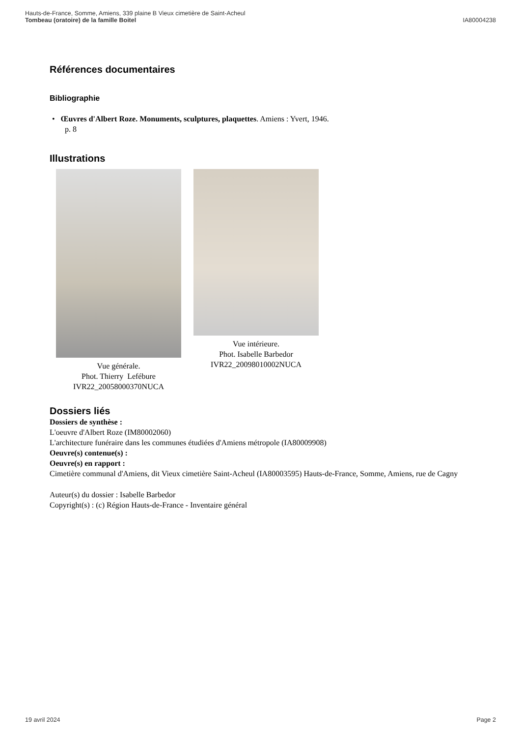Hauts-de-France, Somme, Amiens, 339 plaine B Vieux cimetière de Saint-Acheul
Tombeau (oratoire) de la famille Boitel
IA80004238
Références documentaires
Bibliographie
• Œuvres d'Albert Roze. Monuments, sculptures, plaquettes. Amiens : Yvert, 1946.
p. 8
Illustrations
Vue générale.
Phot. Thierry Lefébure
IVR22_20058000370NUCA
Vue intérieure.
Phot. Isabelle Barbedor
IVR22_20098010002NUCA
Dossiers liés
Dossiers de synthèse :
L'oeuvre d'Albert Roze (IM80002060)
L'architecture funéraire dans les communes étudiées d'Amiens métropole (IA80009908)
Oeuvre(s) contenue(s) :
Oeuvre(s) en rapport :
Cimetière communal d'Amiens, dit Vieux cimetière Saint-Acheul (IA80003595) Hauts-de-France, Somme, Amiens, rue de Cagny
Auteur(s) du dossier : Isabelle Barbedor
Copyright(s) : (c) Région Hauts-de-France - Inventaire général
19 avril 2024 Page 2